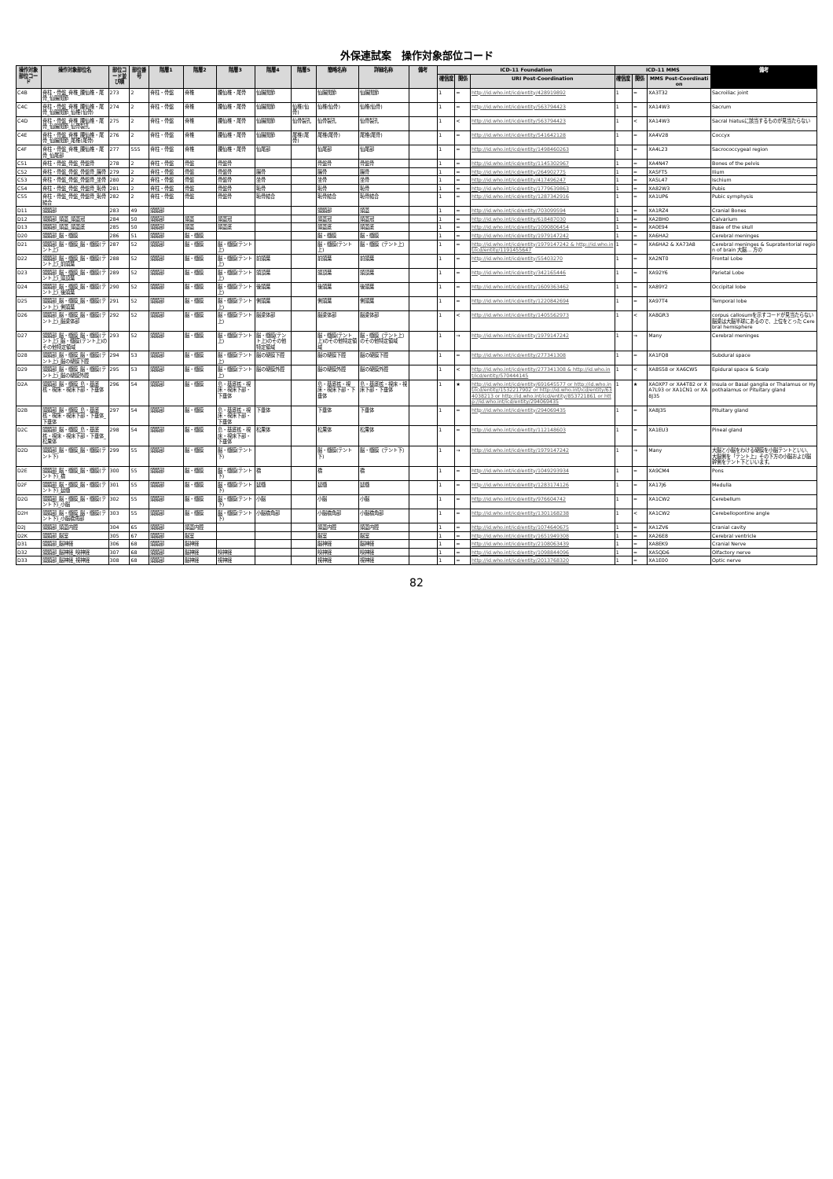外保連試案　操作対象部位コード
| 操作対象部位コード | 操作対象部位名 | 部位コード並び順 | 部位番号 | 階層1 | 階層2 | 階層3 | 階層4 | 階層5 | 簡略名称 | 詳細名称 | 備考 | ICD-11 Foundation | | | ICD-11 MMS | | | 備考 |
| --- | --- | --- | --- | --- | --- | --- | --- | --- | --- | --- | --- | --- | --- | --- | --- | --- | --- | --- |
| | | | | | | | | | | | | 確信度 | 関係 | URI Post-Coordination | 確信度 | 関係 | MMS Post-Coordination | |
| C4B | 脊柱・骨盤_脊椎_腰仙椎・尾骨_仙腸関節 | 273 | 2 | 脊柱・骨盤 | 脊椎 | 腰仙椎・尾骨 | 仙腸関節 | | 仙腸関節 | 仙腸関節 | | 1 | = | http://id.who.int/icd/entity/428919892 | 1 | = | XA3T32 | Sacroiliac joint |
| C4C | 脊柱・骨盤_脊椎_腰仙椎・尾骨_仙腸関節_仙椎(仙骨) | 274 | 2 | 脊柱・骨盤 | 脊椎 | 腰仙椎・尾骨 | 仙腸関節 | 仙椎(仙骨) | 仙椎(仙骨) | 仙椎(仙骨) | | 1 | = | http://id.who.int/icd/entity/563794423 | 1 | = | XA14W3 | Sacrum |
| C4D | 脊柱・骨盤_脊椎_腰仙椎・尾骨_仙腸関節_仙骨裂孔 | 275 | 2 | 脊柱・骨盤 | 脊椎 | 腰仙椎・尾骨 | 仙腸関節 | 仙骨裂孔 | 仙骨裂孔 | 仙骨裂孔 | | 1 | < | http://id.who.int/icd/entity/563794423 | 1 | < | XA14W3 | Sacral hiatusに該当するものが見当たらない |
| C4E | 脊柱・骨盤_脊椎_腰仙椎・尾骨_仙腸関節_尾椎(尾骨) | 276 | 2 | 脊柱・骨盤 | 脊椎 | 腰仙椎・尾骨 | 仙腸関節 | 尾椎(尾骨) | 尾椎(尾骨) | 尾椎(尾骨) | | 1 | = | http://id.who.int/icd/entity/541642128 | 1 | = | XA4V28 | Coccyx |
| C4F | 脊柱・骨盤_脊椎_腰仙椎・尾骨_仙尾部 | 277 | 555 | 脊柱・骨盤 | 脊椎 | 腰仙椎・尾骨 | 仙尾部 | | 仙尾部 | 仙尾部 | | 1 | = | http://id.who.int/icd/entity/1498460263 | 1 | = | XA4L23 | Sacrococcygeal region |
| C51 | 脊柱・骨盤_骨盤_骨盤骨 | 278 | 2 | 脊柱・骨盤 | 骨盤 | 骨盤骨 | | | 骨盤骨 | 骨盤骨 | | 1 | = | http://id.who.int/icd/entity/1145302967 | 1 | = | XA4N47 | Bones of the pelvis |
| C52 | 脊柱・骨盤_骨盤_骨盤骨_腸骨 | 279 | 2 | 脊柱・骨盤 | 骨盤 | 骨盤骨 | 腸骨 | | 腸骨 | 腸骨 | | 1 | = | http://id.who.int/icd/entity/264902775 | 1 | = | XA5FT5 | Ilium |
| C53 | 脊柱・骨盤_骨盤_骨盤骨_坐骨 | 280 | 2 | 脊柱・骨盤 | 骨盤 | 骨盤骨 | 坐骨 | | 坐骨 | 坐骨 | | 1 | = | http://id.who.int/icd/entity/417496247 | 1 | = | XA5L47 | Ischium |
| C54 | 脊柱・骨盤_骨盤_骨盤骨_恥骨 | 281 | 2 | 脊柱・骨盤 | 骨盤 | 骨盤骨 | 恥骨 | | 恥骨 | 恥骨 | | 1 | = | http://id.who.int/icd/entity/1779639863 | 1 | = | XA82W3 | Pubis |
| C55 | 脊柱・骨盤_骨盤_骨盤骨_恥骨結合 | 282 | 2 | 脊柱・骨盤 | 骨盤 | 骨盤骨 | 恥骨結合 | | 恥骨結合 | 恥骨結合 | | 1 | = | http://id.who.int/icd/entity/1287342916 | 1 | = | XA1UP6 | Pubic symphysis |
| D11 | 頭頸部 | 283 | 49 | 頭頸部 | | | | | 頭頸部 | 頭蓋 | | 1 | = | http://id.who.int/icd/entity/703099594 | 1 | = | XA1RZ4 | Cranial Bones |
| D12 | 頭頸部_頭蓋_頭蓋冠 | 284 | 50 | 頭頸部 | 頭蓋 | 頭蓋冠 | | | 頭蓋冠 | 頭蓋冠 | | 1 | = | http://id.who.int/icd/entity/618487030 | 1 | = | XA2BH0 | Calvarium |
| D13 | 頭頸部_頭蓋_頭蓋底 | 285 | 50 | 頭頸部 | 頭蓋 | 頭蓋底 | | | 頭蓋底 | 頭蓋底 | | 1 | = | http://id.who.int/icd/entity/1090806454 | 1 | = | XA0E94 | Base of the skull |
| D20 | 頭頸部_脳・髄膜 | 286 | 51 | 頭頸部 | 脳・髄膜 | | | | 脳・髄膜 | 脳・髄膜 | | 1 | = | http://id.who.int/icd/entity/1979147242 | 1 | = | XA6HA2 | Cerebral meninges |
| D21 | 頭頸部_脳・髄膜_脳・髄膜(テント上) | 287 | 52 | 頭頸部 | 脳・髄膜 | 脳・髄膜(テント上) | | | 脳・髄膜(テント上) | 脳・髄膜（テント上） | | 1 | = | http://id.who.int/icd/entity/1979147242 & http://id.who.int/icd/entity/1191455647 | 1 | = | XA6HA2 & XA73A8 | Cerebral meninges & Supratentorial region of brain 大脳... 方の |
| D22 | 頭頸部_脳・髄膜_脳・髄膜(テント上)_前頭葉 | 288 | 52 | 頭頸部 | 脳・髄膜 | 脳・髄膜(テント上) | 前頭葉 | | 前頭葉 | 前頭葉 | | 1 | = | http://id.who.int/icd/entity/55403270 | 1 | = | XA2NT0 | Frontal Lobe |
| D23 | 頭頸部_脳・髄膜_脳・髄膜(テント上)_頭頂葉 | 289 | 52 | 頭頸部 | 脳・髄膜 | 脳・髄膜(テント上) | 頭頂葉 | | 頭頂葉 | 頭頂葉 | | 1 | = | http://id.who.int/icd/entity/342165446 | 1 | = | XA92Y6 | Parietal Lobe |
| D24 | 頭頸部_脳・髄膜_脳・髄膜(テント上)_後頭葉 | 290 | 52 | 頭頸部 | 脳・髄膜 | 脳・髄膜(テント上) | 後頭葉 | | 後頭葉 | 後頭葉 | | 1 | = | http://id.who.int/icd/entity/1609363462 | 1 | = | XA89Y2 | Occipital lobe |
| D25 | 頭頸部_脳・髄膜_脳・髄膜(テント上)_側頭葉 | 291 | 52 | 頭頸部 | 脳・髄膜 | 脳・髄膜(テント上) | 側頭葉 | | 側頭葉 | 側頭葉 | | 1 | = | http://id.who.int/icd/entity/1220842694 | 1 | = | XA97T4 | Temporal lobe |
| D26 | 頭頸部_脳・髄膜_脳・髄膜(テント上)_脳梁体部 | 292 | 52 | 頭頸部 | 脳・髄膜 | 脳・髄膜(テント上) | 脳梁体部 | | 脳梁体部 | 脳梁体部 | | 1 | < | http://id.who.int/icd/entity/1405562973 | 1 | < | XA8GR3 | corpus callosumを示すコードが見当たらない 脳梁は大脳半球にあるので、上位をとった Cerebral hemisphere |
| D27 | 頭頸部_脳・髄膜_脳・髄膜(テント上)_脳・髄膜(テント上)のその他特定領域 | 293 | 52 | 頭頸部 | 脳・髄膜 | 脳・髄膜(テント上) | 脳・髄膜(テント上)のその他特定領域 | | 脳・髄膜(テント上)のその他特定領域 | 脳・髄膜（テント上）のその他特定領域 | | 1 | → | http://id.who.int/icd/entity/1979147242 | 1 | → | Many | Cerebral meninges |
| D28 | 頭頸部_脳・髄膜_脳・髄膜(テント上)_脳の硬膜下腔 | 294 | 53 | 頭頸部 | 脳・髄膜 | 脳・髄膜(テント上) | 脳の硬膜下腔 | | 脳の硬膜下腔 | 脳の硬膜下腔 | | 1 | = | http://id.who.int/icd/entity/277341308 | 1 | = | XA1FQ8 | Subdural space |
| D29 | 頭頸部_脳・髄膜_脳・髄膜(テント上)_脳の硬膜外腔 | 295 | 53 | 頭頸部 | 脳・髄膜 | 脳・髄膜(テント上) | 脳の硬膜外腔 | | 脳の硬膜外腔 | 脳の硬膜外腔 | | 1 | < | http://id.who.int/icd/entity/277341308 & http://id.who.int/icd/entity/570444145 | 1 | < | XA8S58 or XA6CW5 | Epidural space & Scalp |
| D2A | 頭頸部_脳・髄膜_島・基底核・視床・視床下部・下垂体 | 296 | 54 | 頭頸部 | 脳・髄膜 | 島・基底核・視床・視床下部・下垂体 | | | 島・基底核・視床・視床下部・下垂体 | 島・基底核・視床・視床下部・下垂体 | | 1 | ★ | http://id.who.int/icd/entity/691645577 or http://id.who.int/icd/entity/1532217902 or http://id.who.int/icd/entity/634038213 or http://id.who.int/icd/entity/853721861 or http://id.who.int/icd/entity/294069435 | 1 | ★ | XA0XP7 or XA4T82 or XA7L93 or XA1CN1 or XA8J35 | Insula or Basal ganglia or Thalamus or Hypothalamus or Pituitary gland |
| D2B | 頭頸部_脳・髄膜_島・基底核・視床・視床下部・下垂体_下垂体 | 297 | 54 | 頭頸部 | 脳・髄膜 | 島・基底核・視床・視床下部・下垂体 | 下垂体 | | 下垂体 | 下垂体 | | 1 | = | http://id.who.int/icd/entity/294069435 | 1 | = | XA8J35 | Pituitary gland |
| D2C | 頭頸部_脳・髄膜_島・基底核・視床・視床下部・下垂体_松果体 | 298 | 54 | 頭頸部 | 脳・髄膜 | 島・基底核・視床・視床下部・下垂体 | 松果体 | | 松果体 | 松果体 | | 1 | = | http://id.who.int/icd/entity/112148603 | 1 | = | XA1EU3 | Pineal gland |
| D2D | 頭頸部_脳・髄膜_脳・髄膜(テント下) | 299 | 55 | 頭頸部 | 脳・髄膜 | 脳・髄膜(テント下) | | | 脳・髄膜(テント下) | 脳・髄膜（テント下） | | 1 | → | http://id.who.int/icd/entity/1979147242 | 1 | → | Many | 大脳と小脳をわける硬膜を小脳テントといい、大脳側を「テント上」その下方の小脳および脳幹側をテント下といいます。 |
| D2E | 頭頸部_脳・髄膜_脳・髄膜(テント下)_橋 | 300 | 55 | 頭頸部 | 脳・髄膜 | 脳・髄膜(テント下) | 橋 | | 橋 | 橋 | | 1 | = | http://id.who.int/icd/entity/1049293934 | 1 | = | XA9CM4 | Pons |
| D2F | 頭頸部_脳・髄膜_脳・髄膜(テント下)_延髄 | 301 | 55 | 頭頸部 | 脳・髄膜 | 脳・髄膜(テント下) | 延髄 | | 延髄 | 延髄 | | 1 | = | http://id.who.int/icd/entity/1283174126 | 1 | = | XA17J6 | Medulla |
| D2G | 頭頸部_脳・髄膜_脳・髄膜(テント下)_小脳 | 302 | 55 | 頭頸部 | 脳・髄膜 | 脳・髄膜(テント下) | 小脳 | | 小脳 | 小脳 | | 1 | = | http://id.who.int/icd/entity/976604742 | 1 | = | XA1CW2 | Cerebellum |
| D2H | 頭頸部_脳・髄膜_脳・髄膜(テント下)_小脳橋角部 | 303 | 55 | 頭頸部 | 脳・髄膜 | 脳・髄膜(テント下) | 小脳橋角部 | | 小脳橋角部 | 小脳橋角部 | | 1 | = | http://id.who.int/icd/entity/1301168238 | 1 | < | XA1CW2 | Cerebellopontine angle |
| D2J | 頭頸部_頭蓋内腔 | 304 | 65 | 頭頸部 | 頭蓋内腔 | | | | 頭蓋内腔 | 頭蓋内腔 | | 1 | = | http://id.who.int/icd/entity/1074640675 | 1 | = | XA1ZV6 | Cranial cavity |
| D2K | 頭頸部_脳室 | 305 | 67 | 頭頸部 | 脳室 | | | | 脳室 | 脳室 | | 1 | = | http://id.who.int/icd/entity/1651949308 | 1 | = | XA26E8 | Cerebral ventricle |
| D31 | 頭頸部_脳神経 | 306 | 68 | 頭頸部 | 脳神経 | | | | 脳神経 | 脳神経 | | 1 | = | http://id.who.int/icd/entity/2108063439 | 1 | = | XA8EK9 | Cranial Nerve |
| D32 | 頭頸部_脳神経_嗅神経 | 307 | 68 | 頭頸部 | 脳神経 | 嗅神経 | | | 嗅神経 | 嗅神経 | | 1 | = | http://id.who.int/icd/entity/1098844096 | 1 | = | XA5QD6 | Olfactory nerve |
| D33 | 頭頸部_脳神経_視神経 | 308 | 68 | 頭頸部 | 脳神経 | 視神経 | | | 視神経 | 視神経 | | 1 | = | http://id.who.int/icd/entity/2013768320 | 1 | = | XA1E00 | Optic nerve |
82